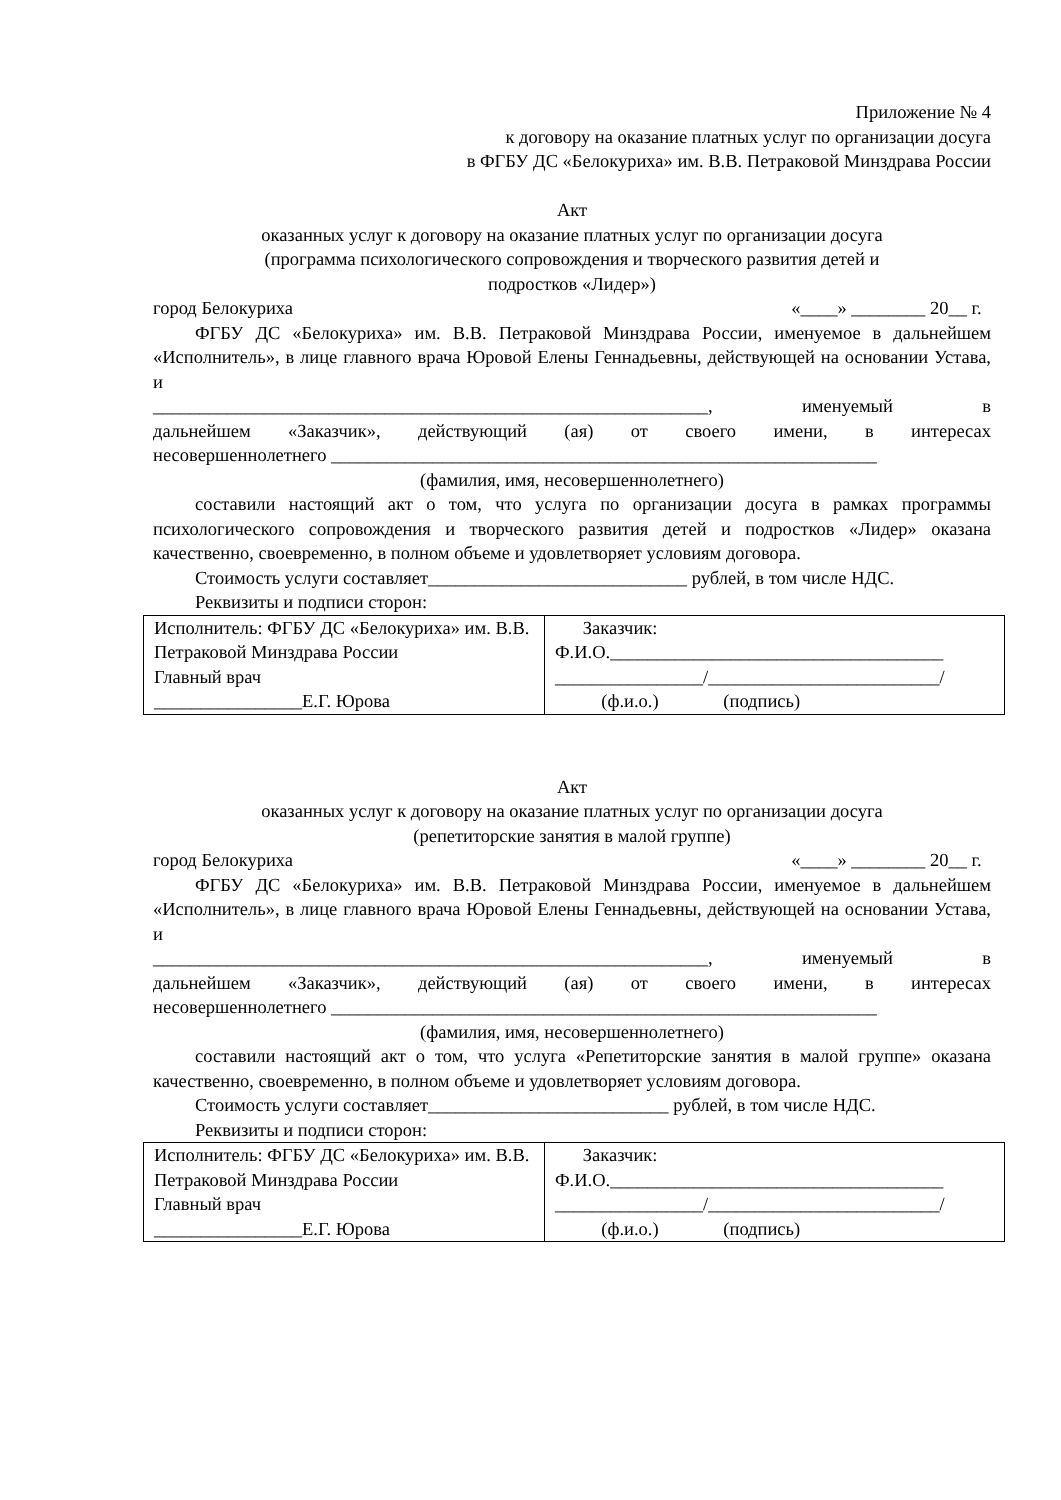Приложение № 4
к договору на оказание платных услуг по организации досуга
в ФГБУ ДС «Белокуриха» им. В.В. Петраковой Минздрава России
Акт
оказанных услуг к договору на оказание платных услуг по организации досуга
(программа психологического сопровождения и творческого развития детей и
подростков «Лидер»)
город Белокуриха «____» ________ 20__ г.
ФГБУ ДС «Белокуриха» им. В.В. Петраковой Минздрава России, именуемое в дальнейшем «Исполнитель», в лице главного врача Юровой Елены Геннадьевны, действующей на основании Устава, и
____________________________________________________________, именуемый в
дальнейшем «Заказчик», действующий (ая) от своего имени, в интересах
несовершеннолетнего ___________________________________________________________
(фамилия, имя, несовершеннолетнего)
составили настоящий акт о том, что услуга по организации досуга в рамках программы психологического сопровождения и творческого развития детей и подростков «Лидер» оказана качественно, своевременно, в полном объеме и удовлетворяет условиям договора.
Стоимость услуги составляет____________________________ рублей, в том числе НДС.
Реквизиты и подписи сторон:
| Исполнитель: ФГБУ ДС «Белокуриха» им. В.В. Петраковой Минздрава России Главный врач ________________Е.Г. Юрова | Заказчик: Ф.И.О.____________________________________ ________________/_________________________/ (ф.и.о.) (подпись) |
Акт
оказанных услуг к договору на оказание платных услуг по организации досуга
(репетиторские занятия в малой группе)
город Белокуриха «____» ________ 20__ г.
ФГБУ ДС «Белокуриха» им. В.В. Петраковой Минздрава России, именуемое в дальнейшем «Исполнитель», в лице главного врача Юровой Елены Геннадьевны, действующей на основании Устава, и
____________________________________________________________, именуемый в
дальнейшем «Заказчик», действующий (ая) от своего имени, в интересах
несовершеннолетнего ___________________________________________________________
(фамилия, имя, несовершеннолетнего)
составили настоящий акт о том, что услуга «Репетиторские занятия в малой группе» оказана качественно, своевременно, в полном объеме и удовлетворяет условиям договора.
Стоимость услуги составляет__________________________ рублей, в том числе НДС.
Реквизиты и подписи сторон:
| Исполнитель: ФГБУ ДС «Белокуриха» им. В.В. Петраковой Минздрава России Главный врач ________________Е.Г. Юрова | Заказчик: Ф.И.О.____________________________________ ________________/_________________________/ (ф.и.о.) (подпись) |